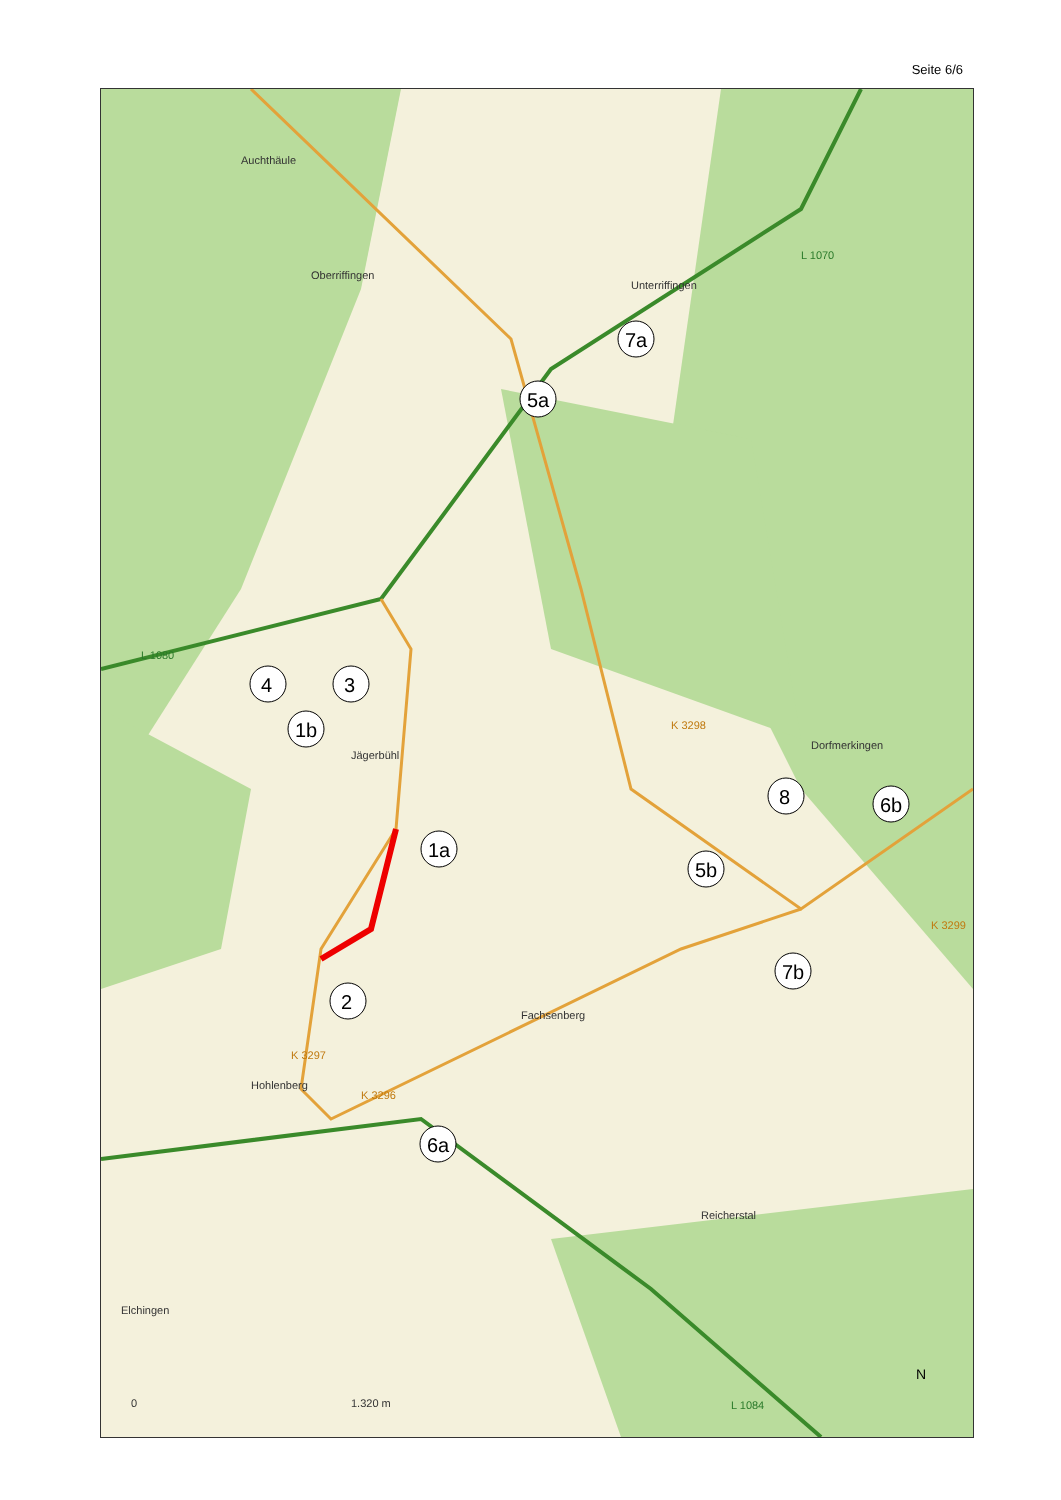Seite 6/6
Auchthäule
Oberriffingen
Unterriffingen
Dorfmerkingen
Elchingen
Hohlenberg
L 1080
L 1070
L 1084
K 3298
K 3297
K 3296
K 3299
Jägerbühl
Fachsenberg
Reicherstal
0
1.320 m
1a
1b
2
3
4
5a
5b
6a
6b
7a
7b
8
N